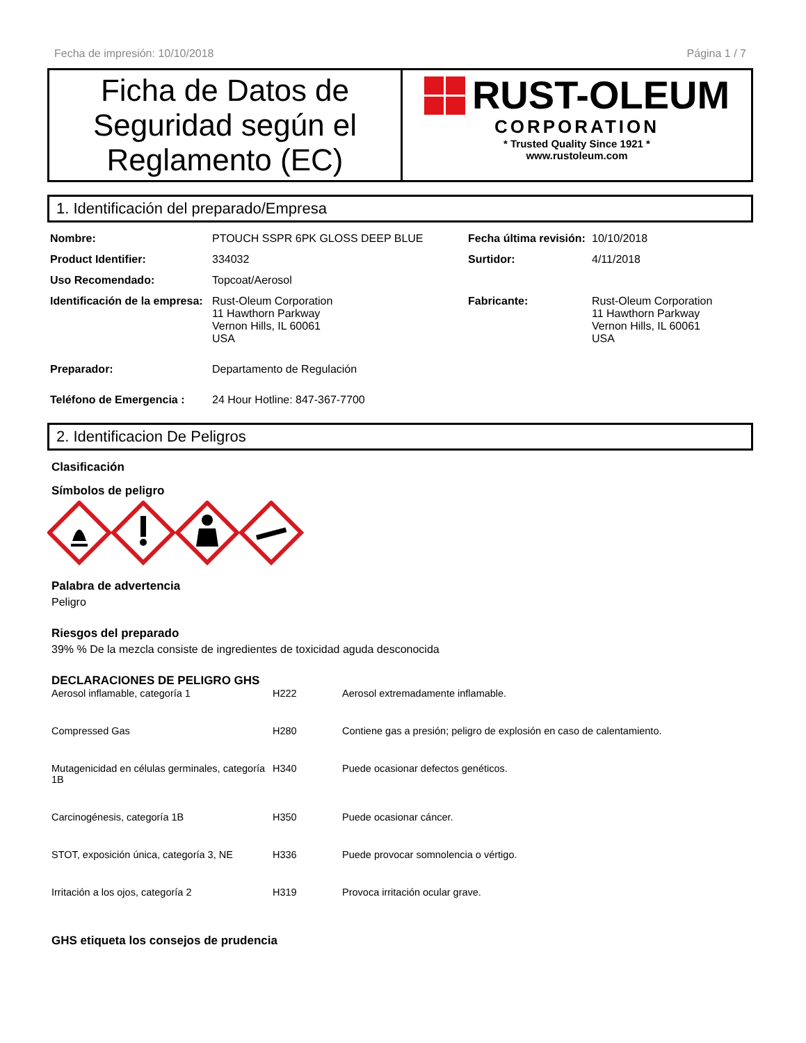Fecha de impresión: 10/10/2018 Página 1 / 7
Ficha de Datos de Seguridad según el Reglamento (EC)
RUST-OLEUM
CORPORATION
* Trusted Quality Since 1921 *
www.rustoleum.com
1. Identificación del preparado/Empresa
| Nombre: | PTOUCH SSPR 6PK GLOSS DEEP BLUE | Fecha última revisión: | 10/10/2018 |
| Product Identifier: | 334032 | Surtidor: | 4/11/2018 |
| Uso Recomendado: | Topcoat/Aerosol | | |
| Identificación de la empresa: | Rust-Oleum Corporation 11 Hawthorn Parkway Vernon Hills, IL 60061 USA | Fabricante: | Rust-Oleum Corporation 11 Hawthorn Parkway Vernon Hills, IL 60061 USA |
| Preparador: | Departamento de Regulación | | |
| Teléfono de Emergencia : | 24 Hour Hotline: 847-367-7700 | | |
2. Identificacion De Peligros
Clasificación
Símbolos de peligro
Palabra de advertencia
Peligro
Riesgos del preparado
39% % De la mezcla consiste de ingredientes de toxicidad aguda desconocida
DECLARACIONES DE PELIGRO GHS
| Aerosol inflamable, categoría 1 | H222 | Aerosol extremadamente inflamable. |
| Compressed Gas | H280 | Contiene gas a presión; peligro de explosión en caso de calentamiento. |
| Mutagenicidad en células germinales, categoría 1B | H340 | Puede ocasionar defectos genéticos. |
| Carcinogénesis, categoría 1B | H350 | Puede ocasionar cáncer. |
| STOT, exposición única, categoría 3, NE | H336 | Puede provocar somnolencia o vértigo. |
| Irritación a los ojos, categoría 2 | H319 | Provoca irritación ocular grave. |
GHS etiqueta los consejos de prudencia